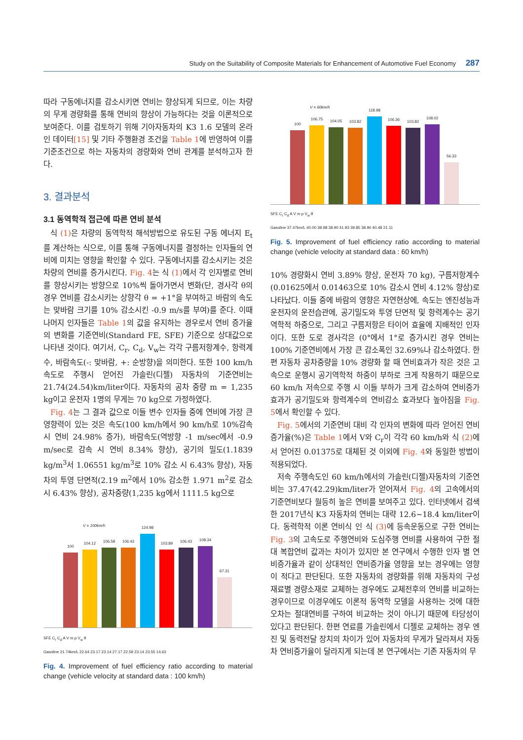Study on the Suitability of Composite Materials for Enhancement of Automotive Fuel Economy 287
따라 구동에너지를 감소시키면 연비는 향상되게 되므로, 이는 차량의 무게 경량화를 통해 연비의 향상이 가능하다는 것을 이론적으로 보여준다. 이를 검토하기 위해 기아자동차의 K3 1.6 모델의 온라인 데이터[15] 및 기타 주행환경 조건을 Table 1에 반영하여 이를 기준조건으로 하는 자동차의 경량화와 연비 관계를 분석하고자 한다.
3. 결과분석
3.1 동역학적 접근에 따른 연비 분석
식 (1) 은 차량의 동역학적 해석방법으로 유도된 구동 에너지 E<sub>t</sub>를 계산하는 식으로, 이를 통해 구동에너지를 결정하는 인자들의 연비에 미치는 영향을 확인할 수 있다. 구동에너지를 감소시키는 것은 차량의 연비를 증가시킨다. Fig. 4는 식 (1) 에서 각 인자별로 연비를 향상시키는 방향으로 10%씩 돌아가면서 변화(단, 경사각 θ의 경우 연비를 감소시키는 상향각 θ = +1°을 부여하고 바람의 속도는 맞바람 크기를 10% 감소시킨 -0.9 m/s를 부여)를 준다. 이때 나머지 인자들은 Table 1의 값을 유지하는 경우로서 연비 증가율의 변화를 기준연비(Standard FE, SFE) 기준으로 상대값으로 나타낸 것이다. 여기서, C<sub>r</sub>, C<sub>d</sub>, V<sub>w</sub>는 각각 구름저항계수, 항력계수, 바람속도(-: 맞바람, +: 순방향)을 의미한다. 또한 100 km/h 속도로 주행시 얻어진 가솔린(디젤) 자동차의 기준연비는 21.74(24.54)km/liter이다. 자동차의 공차 중량 m = 1,235 kg이고 운전자 1명의 무게는 70 kg으로 가정하였다.
Fig. 4는 그 결과 값으로 이들 변수 인자들 중에 연비에 가장 큰 영향력이 있는 것은 속도(100 km/h에서 90 km/h로 10%감속시 연비 24.98% 증가), 바람속도(역방향 -1 m/sec에서 -0.9 m/sec로 감속 시 연비 8.34% 향상), 공기의 밀도(1.1839 kg/m<sup>3</sup>서 1.06551 kg/m<sup>3</sup>로 10% 감소 시 6.43% 향상), 자동차의 투영 단면적(2.19 m<sup>2</sup>에서 10% 감소한 1.971 m<sup>2</sup>로 감소 시 6.43% 향상), 공차중량(1,235 kg에서 1111.5 kg으로
V = 100km/h
100
104.12
106.58
106.43
124.98
103.89
106.43
108.34
67.31
SFE C<sub>r</sub> C<sub>d</sub> A V m ρ V<sub>w</sub> θ
Gasoline 21.74km/L 22.64 23.17 23.14 27.17 22.59 23.14 23.55 14.63
Fig. 4. Improvement of fuel efficiency ratio according to material change (vehicle velocity at standard data : 100 km/h)
V = 60km/h
100
106.75
104.05
103.82
118.98
106.36
103.82
108.02
56.33
SFE C<sub>r</sub> C<sub>d</sub> A V m ρ V<sub>w</sub> θ
Gasoline 37.47km/L 40.00 38.98 38.90 41.93 39.85 38.90 40.48 21.11
Fig. 5. Improvement of fuel efficiency ratio according to material change (vehicle velocity at standard data : 60 km/h)
10% 경량화시 연비 3.89% 향상, 운전자 70 kg), 구름저항계수(0.01625에서 0.01463으로 10% 감소시 연비 4.12% 향상)로 나타났다. 이들 중에 바람의 영향은 자연현상에, 속도는 엔진성능과 운전자의 운전습관에, 공기밀도와 투영 단면적 및 항력계수는 공기역학적 하중으로, 그리고 구름저항은 타이어 효율에 지배적인 인자이다. 또한 도로 경사각은 (0°에서 1°로 증가시킨 경우 연비는 100% 기준연비에서 가장 큰 감소폭인 32.69%나 감소하였다. 한편 자동차 공차중량을 10% 경량화 할 때 연비효과가 작은 것은 고속으로 운행시 공기역학적 하중이 부하로 크게 작용하기 때문으로 60 km/h 저속으로 주행 시 이들 부하가 크게 감소하여 연비증가 효과가 공기밀도와 항력계수의 연비감소 효과보다 높아짐을 Fig. 5에서 확인할 수 있다.
Fig. 5에서의 기준연비 대비 각 인자의 변화에 따라 얻어진 연비증가율(%)은 Table 1에서 V와 C<sub>r</sub>이 각각 60 km/h와 식 (2) 에서 얻어진 0.01375로 대체된 것 이외에 Fig. 4와 동일한 방법이 적용되었다.
저속 주행속도인 60 km/h에서의 가솔린(디젤)자동차의 기준연비는 37.47(42.29)km/liter가 얻어져서 Fig. 4의 고속에서의 기준연비보다 월등히 높은 연비를 보여주고 있다. 인터넷에서 검색한 2017년식 K3 자동차의 연비는 대략 12.6~18.4 km/liter이다. 동력학적 이론 연비식 인 식 (3) 에 등속운동으로 구한 연비는 Fig. 3의 고속도로 주행연비와 도심주행 연비를 사용하여 구한 절대 복합연비 값과는 차이가 있지만 본 연구에서 수행한 인자 별 연비증가율과 같이 상대적인 연비증가율 영향을 보는 경우에는 영향이 적다고 판단된다. 또한 자동차의 경량화를 위해 자동차의 구성 재료별 경량소재로 교체하는 경우에도 교체전후의 연비를 비교하는 경우이므로 이경우에도 이론적 동역학 모델을 사용하는 것에 대한 오차는 절대연비를 구하여 비교하는 것이 아니기 때문에 타당성이 있다고 판단된다. 한편 연료를 가솔린에서 디젤로 교체하는 경우 엔진 및 동력전달 장치의 차이가 있어 자동차의 무게가 달라져서 자동차 연비증가율이 달라지게 되는데 본 연구에서는 기존 자동차의 무